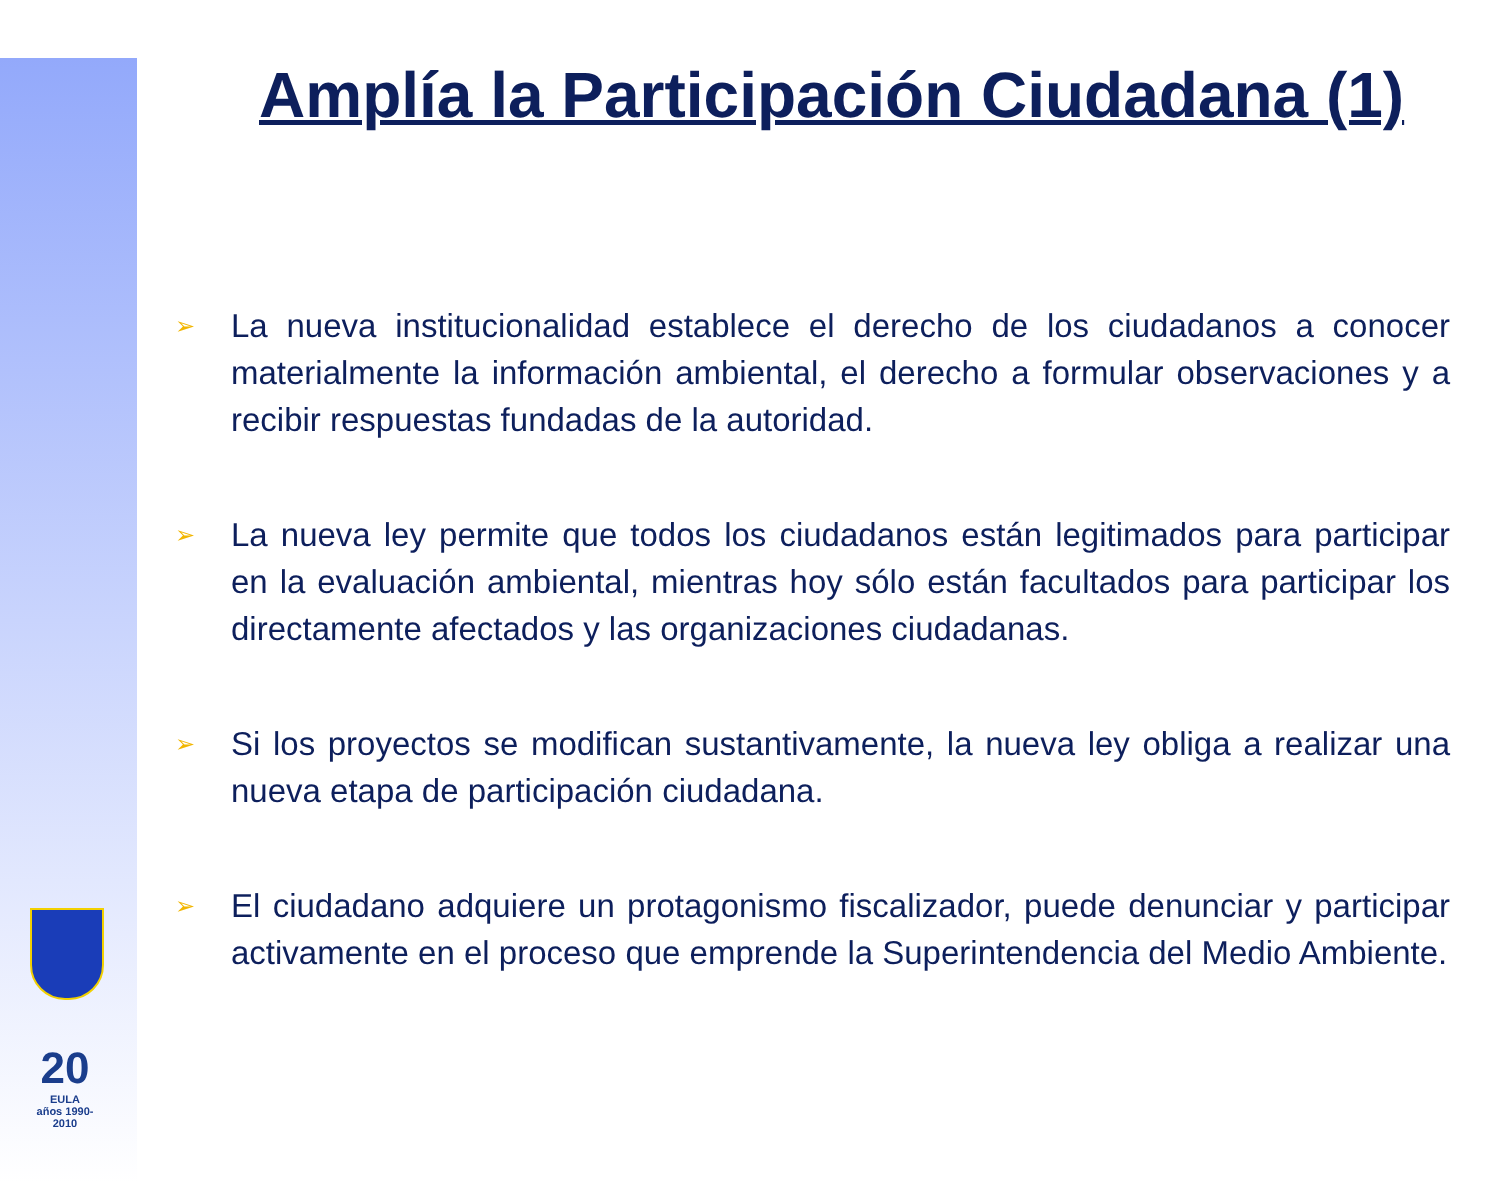Amplía la Participación Ciudadana (1)
➢ La nueva institucionalidad establece el derecho de los ciudadanos a conocer materialmente la información ambiental, el derecho a formular observaciones y a recibir respuestas fundadas de la autoridad.
➢ La nueva ley permite que todos los ciudadanos están legitimados para participar en la evaluación ambiental, mientras hoy sólo están facultados para participar los directamente afectados y las organizaciones ciudadanas.
➢ Si los proyectos se modifican sustantivamente, la nueva ley obliga a realizar una nueva etapa de participación ciudadana.
➢ El ciudadano adquiere un protagonismo fiscalizador, puede denunciar y participar activamente en el proceso que emprende la Superintendencia del Medio Ambiente.
20
EULA
años 1990-2010